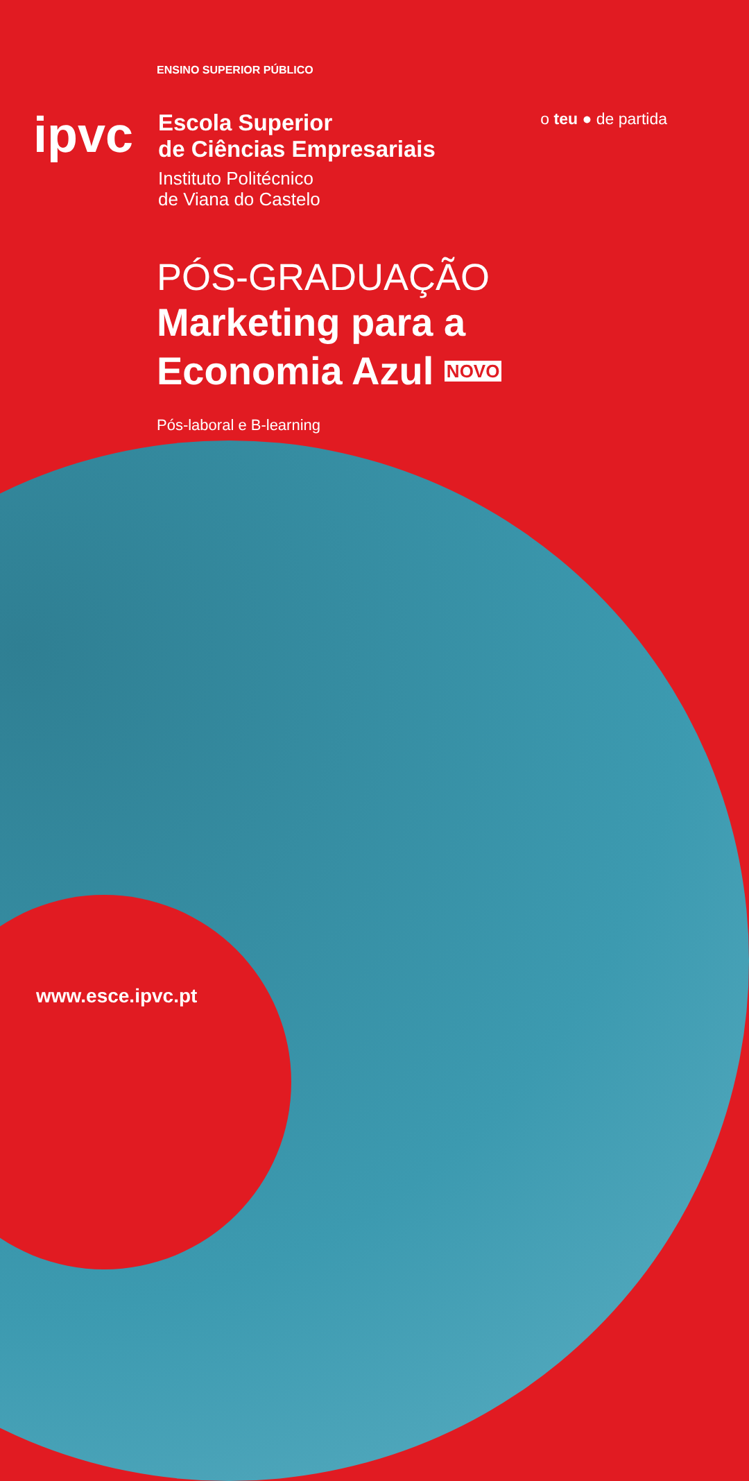ENSINO SUPERIOR PÚBLICO
ipvc
Escola Superior
de Ciências Empresariais
Instituto Politécnico
de Viana do Castelo
o teu ● de partida
PÓS-GRADUAÇÃO
Marketing para a
Economia Azul NOVO
Pós-laboral e B-learning
www.esce.ipvc.pt